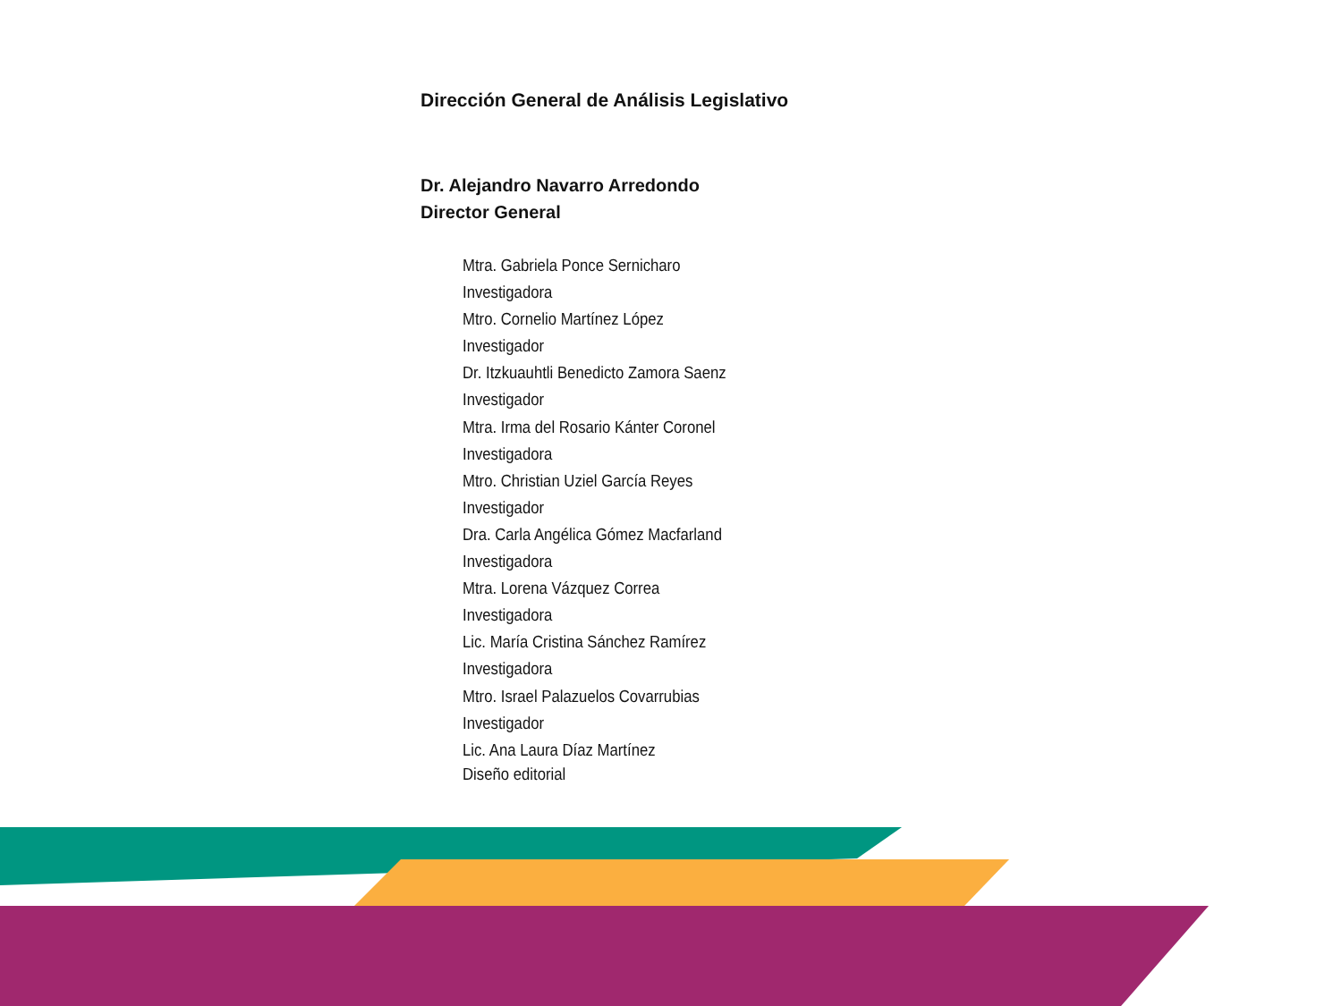Dirección General de Análisis Legislativo
Dr. Alejandro Navarro Arredondo
Director General
Mtra. Gabriela Ponce Sernicharo
Investigadora
Mtro. Cornelio Martínez López
Investigador
Dr. Itzkuauhtli Benedicto Zamora Saenz
Investigador
Mtra. Irma del Rosario Kánter Coronel
Investigadora
Mtro. Christian Uziel García Reyes
Investigador
Dra. Carla Angélica Gómez Macfarland
Investigadora
Mtra. Lorena Vázquez Correa
Investigadora
Lic. María Cristina Sánchez Ramírez
Investigadora
Mtro. Israel Palazuelos Covarrubias
Investigador
Lic. Ana Laura Díaz Martínez
Diseño editorial